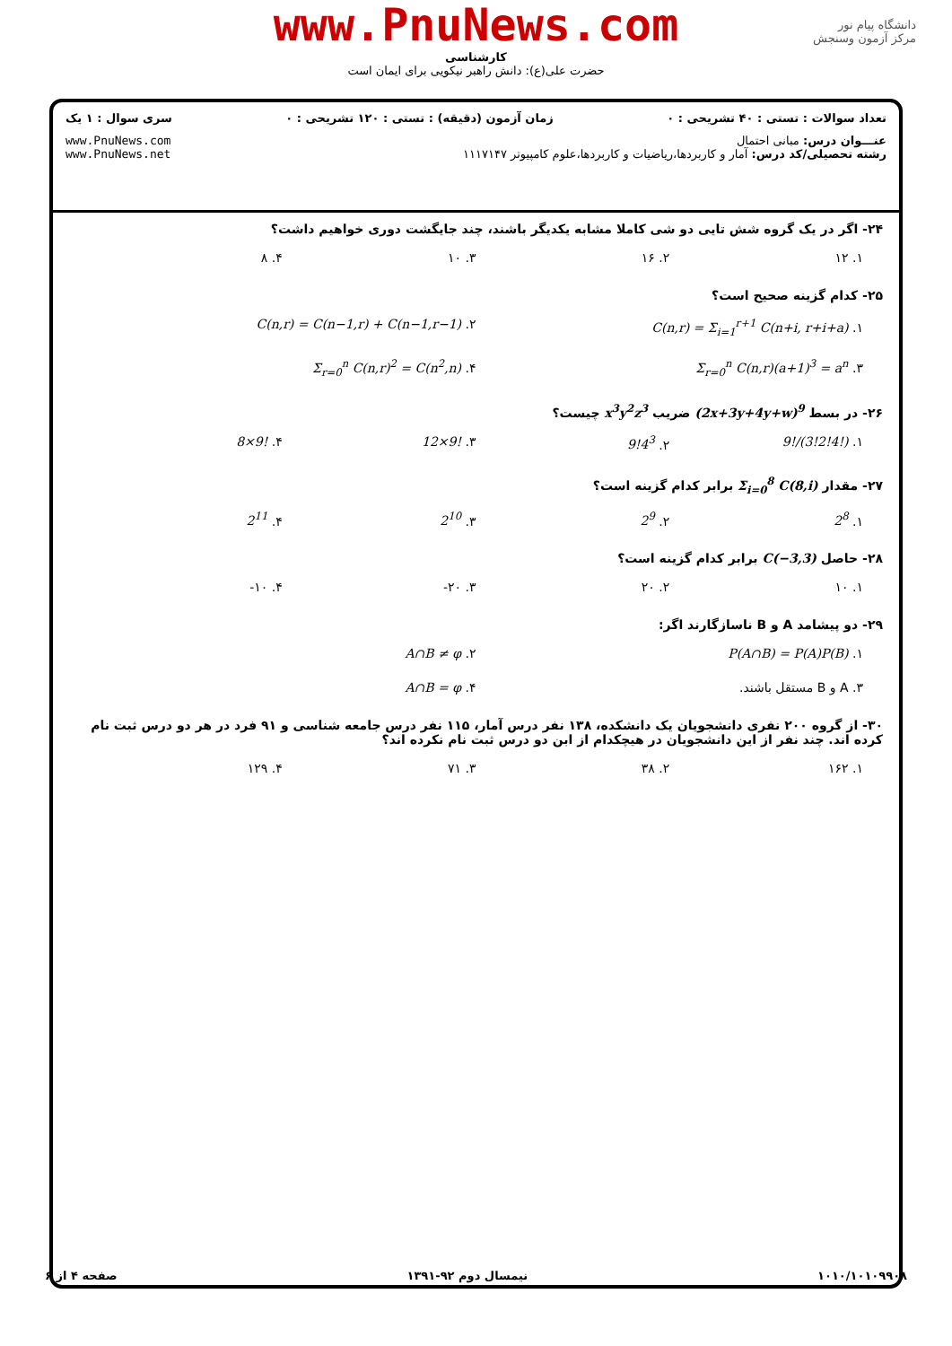www.PnuNews.com
کارشناسی
حضرت علی(ع): دانش راهبر نیکویی برای ایمان است
دانشگاه پیام نور
مرکز آزمون وسنجش
تعداد سوالات : تستی : ۴۰ تشریحی : ۰ زمان آزمون (دقیقه) : تستی : ۱۲۰ تشریحی : ۰ سری سوال : ۱ یک
عنـــوان درس: مبانی احتمال
رشته تحصیلی/کد درس: آمار و کاربردها،ریاضیات و کاربردها،علوم کامپیوتر ۱۱۱۷۱۴۷ www.PnuNews.com
www.PnuNews.net
۲۴- اگر در یک گروه شش تایی دو شی کاملا مشابه یکدیگر باشند، چند جایگشت دوری خواهیم داشت؟
۱. ۱۲ ۲. ۱۶ ۳. ۱۰ ۴. ۸
۲۵- کدام گزینه صحیح است؟
۱. C(n,r) = Σ<sub>i=1</sub><sup>r+1</sup> C(n+i, r+i+a) ۲. C(n,r) = C(n−1,r) + C(n−1,r−1)
۳. Σ<sub>r=0</sub><sup>n</sup> C(n,r)(a+1)<sup>3</sup> = a<sup>n</sup> ۴. Σ<sub>r=0</sub><sup>n</sup> C(n,r)<sup>2</sup> = C(n<sup>2</sup>,n)
۲۶- در بسط (2x+3y+4y+w)<sup>9</sup> ضریب x<sup>3</sup>y<sup>2</sup>z<sup>3</sup> چیست؟
۱. 9!/(3!2!4!) ۲. 9!4<sup>3</sup> ۳. 12×9! ۴. 8×9!
۲۷- مقدار Σ<sub>i=0</sub><sup>8</sup> C(8,i) برابر کدام گزینه است؟
۱. 2<sup>8</sup> ۲. 2<sup>9</sup> ۳. 2<sup>10</sup> ۴. 2<sup>11</sup>
۲۸- حاصل C(−3,3) برابر کدام گزینه است؟
۱. ۱۰ ۲. ۲۰ ۳. ۲۰- ۴. ۱۰-
۲۹- دو پیشامد A و B ناسازگارند اگر:
۱. P(A∩B) = P(A)P(B) ۲. A∩B ≠ φ
۳. A و B مستقل باشند. ۴. A∩B = φ
۳۰- از گروه ۲۰۰ نفری دانشجویان یک دانشکده، ۱۳۸ نفر درس آمار، ۱۱۵ نفر درس جامعه شناسی و ۹۱ فرد در هر دو درس ثبت نام کرده اند. چند نفر از این دانشجویان در هیچکدام از ابن دو درس ثبت نام نکرده اند؟
۱. ۱۶۲ ۲. ۳۸ ۳. ۷۱ ۴. ۱۲۹
۱۰۱۰/۱۰۱۰۹۹۰۸ نیمسال دوم ۹۲-۱۳۹۱ صفحه ۴ از ۶